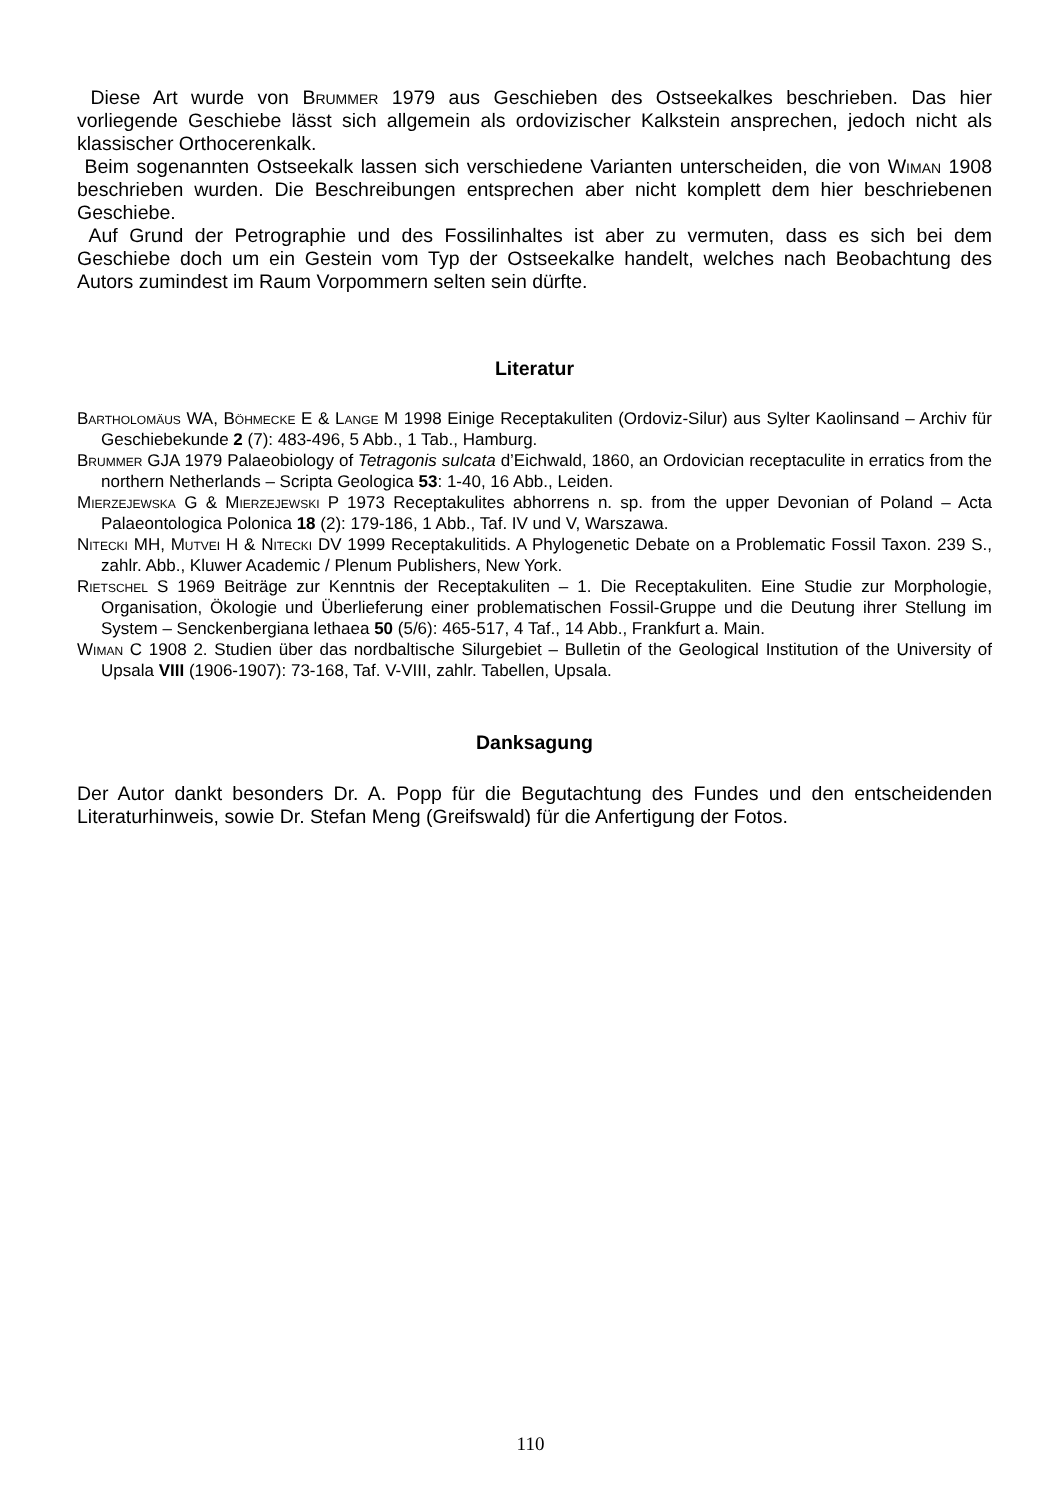Diese Art wurde von Brummer 1979 aus Geschieben des Ostseekalkes beschrieben. Das hier vorliegende Geschiebe lässt sich allgemein als ordovizischer Kalkstein ansprechen, jedoch nicht als klassischer Orthocerenkalk.
Beim sogenannten Ostseekalk lassen sich verschiedene Varianten unterscheiden, die von Wiman 1908 beschrieben wurden. Die Beschreibungen entsprechen aber nicht komplett dem hier beschriebenen Geschiebe.
Auf Grund der Petrographie und des Fossilinhaltes ist aber zu vermuten, dass es sich bei dem Geschiebe doch um ein Gestein vom Typ der Ostseekalke handelt, welches nach Beobachtung des Autors zumindest im Raum Vorpommern selten sein dürfte.
Literatur
Bartholomäus WA, Böhmecke E & Lange M 1998 Einige Receptakuliten (Ordoviz-Silur) aus Sylter Kaolinsand – Archiv für Geschiebekunde 2 (7): 483-496, 5 Abb., 1 Tab., Hamburg.
Brummer GJA 1979 Palaeobiology of Tetragonis sulcata d’Eichwald, 1860, an Ordovician receptaculite in erratics from the northern Netherlands – Scripta Geologica 53: 1-40, 16 Abb., Leiden.
Mierzejewska G & Mierzejewski P 1973 Receptakulites abhorrens n. sp. from the upper Devonian of Poland – Acta Palaeontologica Polonica 18 (2): 179-186, 1 Abb., Taf. IV und V, Warszawa.
Nitecki MH, Mutvei H & Nitecki DV 1999 Receptakulitids. A Phylogenetic Debate on a Problematic Fossil Taxon. 239 S., zahlr. Abb., Kluwer Academic / Plenum Publishers, New York.
Rietschel S 1969 Beiträge zur Kenntnis der Receptakuliten – 1. Die Receptakuliten. Eine Studie zur Morphologie, Organisation, Ökologie und Überlieferung einer problematischen Fossil-Gruppe und die Deutung ihrer Stellung im System – Senckenbergiana lethaea 50 (5/6): 465-517, 4 Taf., 14 Abb., Frankfurt a. Main.
Wiman C 1908 2. Studien über das nordbaltische Silurgebiet – Bulletin of the Geological Institution of the University of Upsala VIII (1906-1907): 73-168, Taf. V-VIII, zahlr. Tabellen, Upsala.
Danksagung
Der Autor dankt besonders Dr. A. Popp für die Begutachtung des Fundes und den entscheidenden Literaturhinweis, sowie Dr. Stefan Meng (Greifswald) für die Anfertigung der Fotos.
110